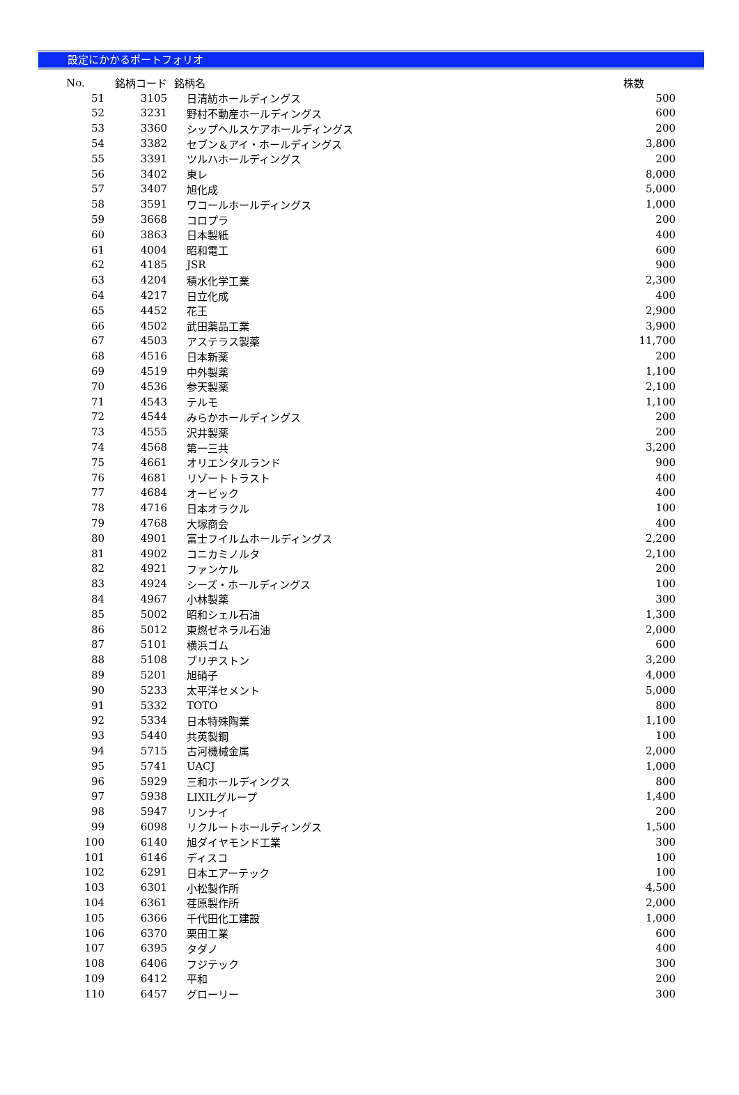設定にかかるポートフォリオ
| No. | 銘柄コード | 銘柄名 | 株数 |
| --- | --- | --- | --- |
| 51 | 3105 | 日清紡ホールディングス | 500 |
| 52 | 3231 | 野村不動産ホールディングス | 600 |
| 53 | 3360 | シップヘルスケアホールディングス | 200 |
| 54 | 3382 | セブン＆アイ・ホールディングス | 3,800 |
| 55 | 3391 | ツルハホールディングス | 200 |
| 56 | 3402 | 東レ | 8,000 |
| 57 | 3407 | 旭化成 | 5,000 |
| 58 | 3591 | ワコールホールディングス | 1,000 |
| 59 | 3668 | コロプラ | 200 |
| 60 | 3863 | 日本製紙 | 400 |
| 61 | 4004 | 昭和電工 | 600 |
| 62 | 4185 | JSR | 900 |
| 63 | 4204 | 積水化学工業 | 2,300 |
| 64 | 4217 | 日立化成 | 400 |
| 65 | 4452 | 花王 | 2,900 |
| 66 | 4502 | 武田薬品工業 | 3,900 |
| 67 | 4503 | アステラス製薬 | 11,700 |
| 68 | 4516 | 日本新薬 | 200 |
| 69 | 4519 | 中外製薬 | 1,100 |
| 70 | 4536 | 参天製薬 | 2,100 |
| 71 | 4543 | テルモ | 1,100 |
| 72 | 4544 | みらかホールディングス | 200 |
| 73 | 4555 | 沢井製薬 | 200 |
| 74 | 4568 | 第一三共 | 3,200 |
| 75 | 4661 | オリエンタルランド | 900 |
| 76 | 4681 | リゾートトラスト | 400 |
| 77 | 4684 | オービック | 400 |
| 78 | 4716 | 日本オラクル | 100 |
| 79 | 4768 | 大塚商会 | 400 |
| 80 | 4901 | 富士フイルムホールディングス | 2,200 |
| 81 | 4902 | コニカミノルタ | 2,100 |
| 82 | 4921 | ファンケル | 200 |
| 83 | 4924 | シーズ・ホールディングス | 100 |
| 84 | 4967 | 小林製薬 | 300 |
| 85 | 5002 | 昭和シェル石油 | 1,300 |
| 86 | 5012 | 東燃ゼネラル石油 | 2,000 |
| 87 | 5101 | 横浜ゴム | 600 |
| 88 | 5108 | ブリヂストン | 3,200 |
| 89 | 5201 | 旭硝子 | 4,000 |
| 90 | 5233 | 太平洋セメント | 5,000 |
| 91 | 5332 | TOTO | 800 |
| 92 | 5334 | 日本特殊陶業 | 1,100 |
| 93 | 5440 | 共英製鋼 | 100 |
| 94 | 5715 | 古河機械金属 | 2,000 |
| 95 | 5741 | UACJ | 1,000 |
| 96 | 5929 | 三和ホールディングス | 800 |
| 97 | 5938 | LIXILグループ | 1,400 |
| 98 | 5947 | リンナイ | 200 |
| 99 | 6098 | リクルートホールディングス | 1,500 |
| 100 | 6140 | 旭ダイヤモンド工業 | 300 |
| 101 | 6146 | ディスコ | 100 |
| 102 | 6291 | 日本エアーテック | 100 |
| 103 | 6301 | 小松製作所 | 4,500 |
| 104 | 6361 | 荏原製作所 | 2,000 |
| 105 | 6366 | 千代田化工建設 | 1,000 |
| 106 | 6370 | 栗田工業 | 600 |
| 107 | 6395 | タダノ | 400 |
| 108 | 6406 | フジテック | 300 |
| 109 | 6412 | 平和 | 200 |
| 110 | 6457 | グローリー | 300 |